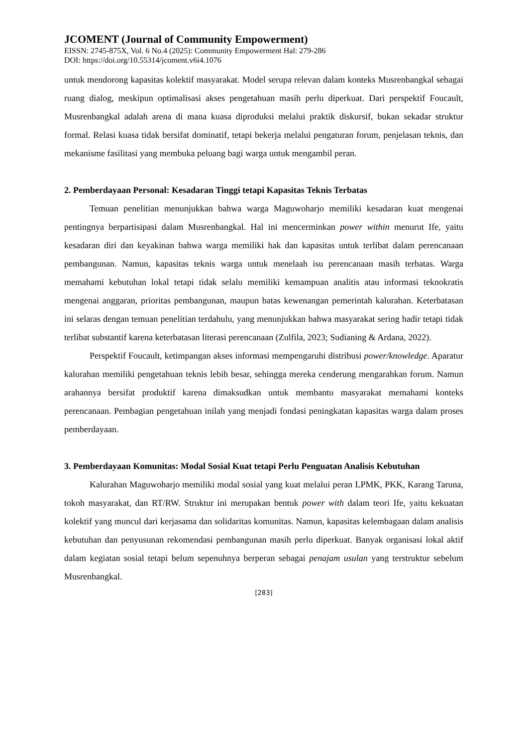JCOMENT (Journal of Community Empowerment)
EISSN: 2745-875X, Vol. 6 No.4 (2025): Community Empowerment Hal: 279-286
DOI: https://doi.org/10.55314/jcoment.v6i4.1076
untuk mendorong kapasitas kolektif masyarakat. Model serupa relevan dalam konteks Musrenbangkal sebagai ruang dialog, meskipun optimalisasi akses pengetahuan masih perlu diperkuat. Dari perspektif Foucault, Musrenbangkal adalah arena di mana kuasa diproduksi melalui praktik diskursif, bukan sekadar struktur formal. Relasi kuasa tidak bersifat dominatif, tetapi bekerja melalui pengaturan forum, penjelasan teknis, dan mekanisme fasilitasi yang membuka peluang bagi warga untuk mengambil peran.
2. Pemberdayaan Personal: Kesadaran Tinggi tetapi Kapasitas Teknis Terbatas
Temuan penelitian menunjukkan bahwa warga Maguwoharjo memiliki kesadaran kuat mengenai pentingnya berpartisipasi dalam Musrenbangkal. Hal ini mencerminkan power within menurut Ife, yaitu kesadaran diri dan keyakinan bahwa warga memiliki hak dan kapasitas untuk terlibat dalam perencanaan pembangunan. Namun, kapasitas teknis warga untuk menelaah isu perencanaan masih terbatas. Warga memahami kebutuhan lokal tetapi tidak selalu memiliki kemampuan analitis atau informasi teknokratis mengenai anggaran, prioritas pembangunan, maupun batas kewenangan pemerintah kalurahan. Keterbatasan ini selaras dengan temuan penelitian terdahulu, yang menunjukkan bahwa masyarakat sering hadir tetapi tidak terlibat substantif karena keterbatasan literasi perencanaan (Zulfila, 2023; Sudianing & Ardana, 2022).
Perspektif Foucault, ketimpangan akses informasi mempengaruhi distribusi power/knowledge. Aparatur kalurahan memiliki pengetahuan teknis lebih besar, sehingga mereka cenderung mengarahkan forum. Namun arahannya bersifat produktif karena dimaksudkan untuk membantu masyarakat memahami konteks perencanaan. Pembagian pengetahuan inilah yang menjadi fondasi peningkatan kapasitas warga dalam proses pemberdayaan.
3. Pemberdayaan Komunitas: Modal Sosial Kuat tetapi Perlu Penguatan Analisis Kebutuhan
Kalurahan Maguwoharjo memiliki modal sosial yang kuat melalui peran LPMK, PKK, Karang Taruna, tokoh masyarakat, dan RT/RW. Struktur ini merupakan bentuk power with dalam teori Ife, yaitu kekuatan kolektif yang muncul dari kerjasama dan solidaritas komunitas. Namun, kapasitas kelembagaan dalam analisis kebutuhan dan penyusunan rekomendasi pembangunan masih perlu diperkuat. Banyak organisasi lokal aktif dalam kegiatan sosial tetapi belum sepenuhnya berperan sebagai penajam usulan yang terstruktur sebelum Musrenbangkal.
[283]